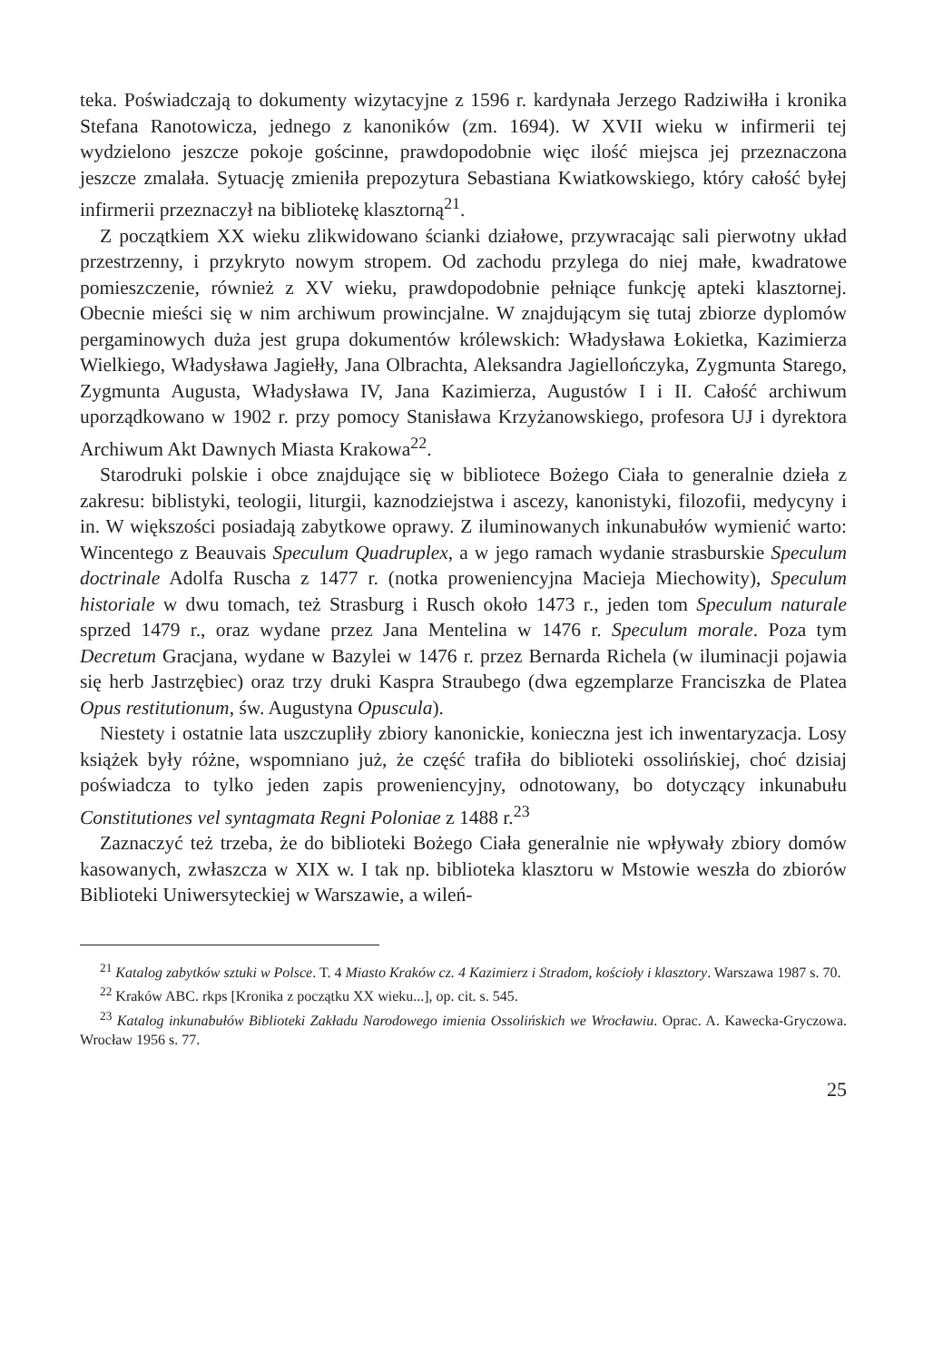teka. Poświadczają to dokumenty wizytacyjne z 1596 r. kardynała Jerzego Radziwiłła i kronika Stefana Ranotowicza, jednego z kanoników (zm. 1694). W XVII wieku w infirmerii tej wydzielono jeszcze pokoje gościnne, prawdopodobnie więc ilość miejsca jej przeznaczona jeszcze zmalała. Sytuację zmieniła prepozytura Sebastiana Kwiatkowskiego, który całość byłej infirmerii przeznaczył na bibliotekę klasztorną<sup>21</sup>.
Z początkiem XX wieku zlikwidowano ścianki działowe, przywracając sali pierwotny układ przestrzenny, i przykryto nowym stropem. Od zachodu przylega do niej małe, kwadratowe pomieszczenie, również z XV wieku, prawdopodobnie pełniące funkcję apteki klasztornej. Obecnie mieści się w nim archiwum prowincjalne. W znajdującym się tutaj zbiorze dyplomów pergaminowych duża jest grupa dokumentów królewskich: Władysława Łokietka, Kazimierza Wielkiego, Władysława Jagiełły, Jana Olbrachta, Aleksandra Jagiellończyka, Zygmunta Starego, Zygmunta Augusta, Władysława IV, Jana Kazimierza, Augustów I i II. Całość archiwum uporządkowano w 1902 r. przy pomocy Stanisława Krzyżanowskiego, profesora UJ i dyrektora Archiwum Akt Dawnych Miasta Krakowa<sup>22</sup>.
Starodruki polskie i obce znajdujące się w bibliotece Bożego Ciała to generalnie dzieła z zakresu: biblistyki, teologii, liturgii, kaznodziejstwa i ascezy, kanonistyki, filozofii, medycyny i in. W większości posiadają zabytkowe oprawy. Z iluminowanych inkunabułów wymienić warto: Wincentego z Beauvais Speculum Quadruplex, a w jego ramach wydanie strasburskie Speculum doctrinale Adolfa Ruscha z 1477 r. (notka proweniencyjna Macieja Miechowity), Speculum historiale w dwu tomach, też Strasburg i Rusch około 1473 r., jeden tom Speculum naturale sprzed 1479 r., oraz wydane przez Jana Mentelina w 1476 r. Speculum morale. Poza tym Decretum Gracjana, wydane w Bazylei w 1476 r. przez Bernarda Richela (w iluminacji pojawia się herb Jastrzębiec) oraz trzy druki Kaspra Straubego (dwa egzemplarze Franciszka de Platea Opus restitutionum, św. Augustyna Opuscula).
Niestety i ostatnie lata uszczupliły zbiory kanonickie, konieczna jest ich inwentaryzacja. Losy książek były różne, wspomniano już, że część trafiła do biblioteki ossolińskiej, choć dzisiaj poświadcza to tylko jeden zapis proweniencyjny, odnotowany, bo dotyczący inkunabułu Constitutiones vel syntagmata Regni Poloniae z 1488 r.<sup>23</sup>
Zaznaczyć też trzeba, że do biblioteki Bożego Ciała generalnie nie wpływały zbiory domów kasowanych, zwłaszcza w XIX w. I tak np. biblioteka klasztoru w Mstowie weszła do zbiorów Biblioteki Uniwersyteckiej w Warszawie, a wileń-
<sup>21</sup> Katalog zabytków sztuki w Polsce. T. 4 Miasto Kraków cz. 4 Kazimierz i Stradom, kościoły i klasztory. Warszawa 1987 s. 70.
<sup>22</sup> Kraków ABC. rkps [Kronika z początku XX wieku...], op. cit. s. 545.
<sup>23</sup> Katalog inkunabułów Biblioteki Zakładu Narodowego imienia Ossolińskich we Wrocławiu. Oprac. A. Kawecka-Gryczowa. Wrocław 1956 s. 77.
25